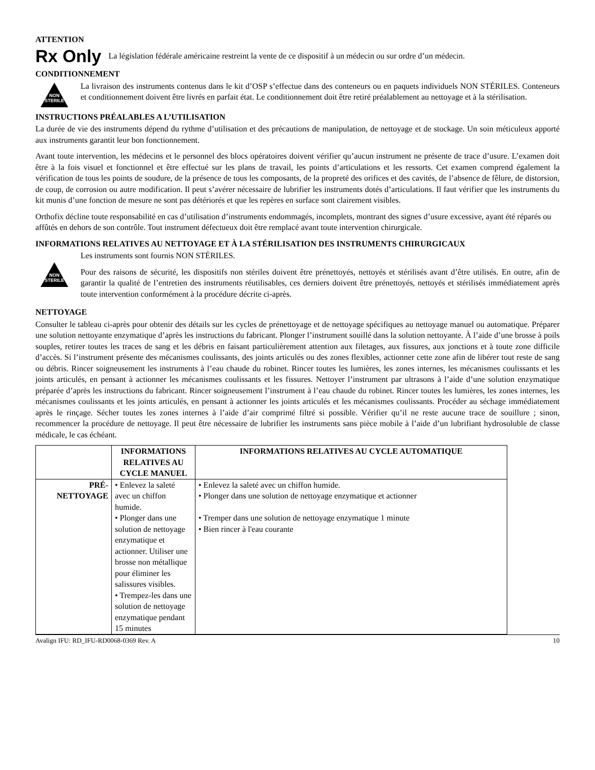ATTENTION
Rx Only
La législation fédérale américaine restreint la vente de ce dispositif à un médecin ou sur ordre d’un médecin.
CONDITIONNEMENT
NON STERILE
La livraison des instruments contenus dans le kit d’OSP s’effectue dans des conteneurs ou en paquets individuels NON STÉRILES. Conteneurs et conditionnement doivent être livrés en parfait état. Le conditionnement doit être retiré préalablement au nettoyage et à la stérilisation.
INSTRUCTIONS PRÉALABLES A L’UTILISATION
La durée de vie des instruments dépend du rythme d’utilisation et des précautions de manipulation, de nettoyage et de stockage. Un soin méticuleux apporté aux instruments garantit leur bon fonctionnement.
Avant toute intervention, les médecins et le personnel des blocs opératoires doivent vérifier qu’aucun instrument ne présente de trace d’usure. L’examen doit être à la fois visuel et fonctionnel et être effectué sur les plans de travail, les points d’articulations et les ressorts. Cet examen comprend également la vérification de tous les points de soudure, de la présence de tous les composants, de la propreté des orifices et des cavités, de l’absence de fêlure, de distorsion, de coup, de corrosion ou autre modification. Il peut s’avérer nécessaire de lubrifier les instruments dotés d’articulations. Il faut vérifier que les instruments du kit munis d’une fonction de mesure ne sont pas détériorés et que les repères en surface sont clairement visibles.
Orthofix décline toute responsabilité en cas d’utilisation d’instruments endommagés, incomplets, montrant des signes d’usure excessive, ayant été réparés ou affûtés en dehors de son contrôle. Tout instrument défectueux doit être remplacé avant toute intervention chirurgicale.
INFORMATIONS RELATIVES AU NETTOYAGE ET À LA STÉRILISATION DES INSTRUMENTS CHIRURGICAUX
NON STERILE
Les instruments sont fournis NON STÉRILES.
Pour des raisons de sécurité, les dispositifs non stériles doivent être prénettoyés, nettoyés et stérilisés avant d’être utilisés. En outre, afin de garantir la qualité de l’entretien des instruments réutilisables, ces derniers doivent être prénettoyés, nettoyés et stérilisés immédiatement après toute intervention conformément à la procédure décrite ci-après.
NETTOYAGE
Consulter le tableau ci-après pour obtenir des détails sur les cycles de prénettoyage et de nettoyage spécifiques au nettoyage manuel ou automatique. Préparer une solution nettoyante enzymatique d’après les instructions du fabricant. Plonger l’instrument souillé dans la solution nettoyante. À l’aide d’une brosse à poils souples, retirer toutes les traces de sang et les débris en faisant particulièrement attention aux filetages, aux fissures, aux jonctions et à toute zone difficile d’accès. Si l’instrument présente des mécanismes coulissants, des joints articulés ou des zones flexibles, actionner cette zone afin de libérer tout reste de sang ou débris. Rincer soigneusement les instruments à l’eau chaude du robinet. Rincer toutes les lumières, les zones internes, les mécanismes coulissants et les joints articulés, en pensant à actionner les mécanismes coulissants et les fissures. Nettoyer l’instrument par ultrasons à l’aide d’une solution enzymatique préparée d’après les instructions du fabricant. Rincer soigneusement l’instrument à l’eau chaude du robinet. Rincer toutes les lumières, les zones internes, les mécanismes coulissants et les joints articulés, en pensant à actionner les joints articulés et les mécanismes coulissants. Procéder au séchage immédiatement après le rinçage. Sécher toutes les zones internes à l’aide d’air comprimé filtré si possible. Vérifier qu’il ne reste aucune trace de souillure ; sinon, recommencer la procédure de nettoyage. Il peut être nécessaire de lubrifier les instruments sans pièce mobile à l’aide d’un lubrifiant hydrosoluble de classe médicale, le cas échéant.
| | INFORMATIONS RELATIVES AU CYCLE MANUEL | INFORMATIONS RELATIVES AU CYCLE AUTOMATIQUE |
| --- | --- | --- |
| PRÉ-NETTOYAGE | • Enlevez la saleté avec un chiffon humide. • Plonger dans une solution de nettoyage enzymatique et actionner. Utiliser une brosse non métallique pour éliminer les salissures visibles. • Trempez-les dans une solution de nettoyage enzymatique pendant 15 minutes | • Enlevez la saleté avec un chiffon humide. • Plonger dans une solution de nettoyage enzymatique et actionner • Tremper dans une solution de nettoyage enzymatique 1 minute • Bien rincer à l'eau courante |
Avalign IFU: RD_IFU-RD0068-0369 Rev. A 10